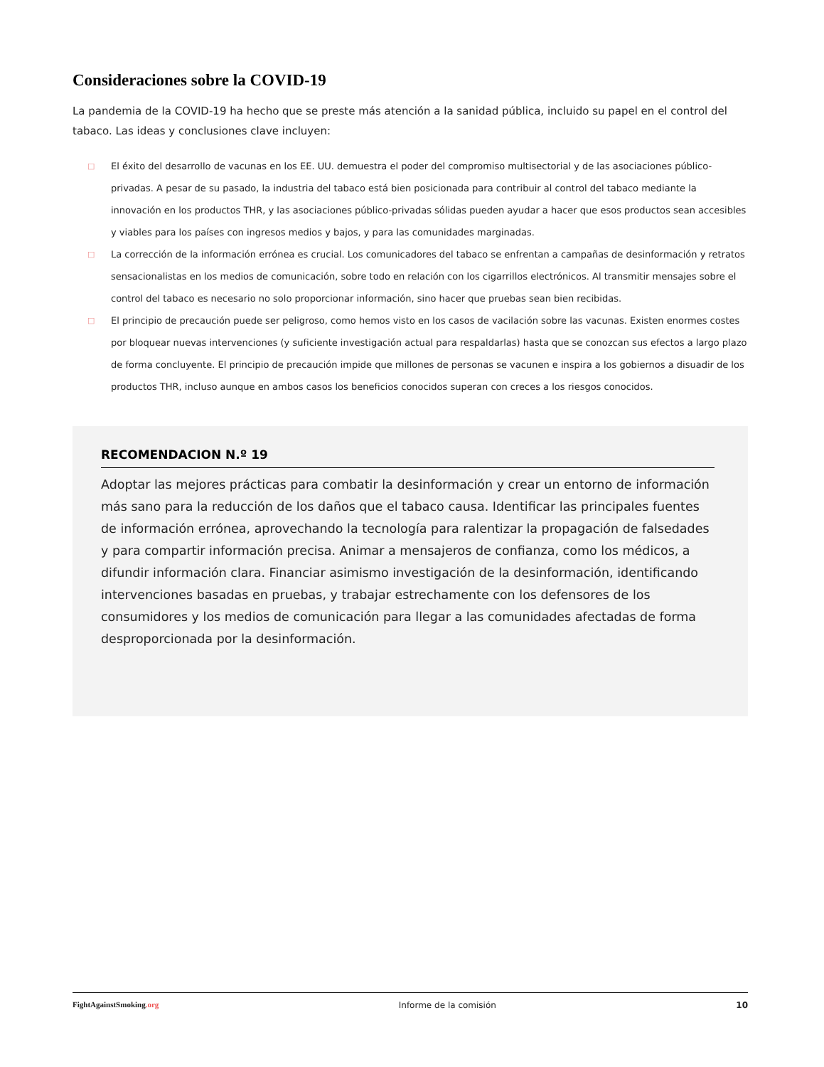Consideraciones sobre la COVID-19
La pandemia de la COVID-19 ha hecho que se preste más atención a la sanidad pública, incluido su papel en el control del tabaco. Las ideas y conclusiones clave incluyen:
□ El éxito del desarrollo de vacunas en los EE. UU. demuestra el poder del compromiso multisectorial y de las asociaciones público-privadas. A pesar de su pasado, la industria del tabaco está bien posicionada para contribuir al control del tabaco mediante la innovación en los productos THR, y las asociaciones público-privadas sólidas pueden ayudar a hacer que esos productos sean accesibles y viables para los países con ingresos medios y bajos, y para las comunidades marginadas.
□ La corrección de la información errónea es crucial. Los comunicadores del tabaco se enfrentan a campañas de desinformación y retratos sensacionalistas en los medios de comunicación, sobre todo en relación con los cigarrillos electrónicos. Al transmitir mensajes sobre el control del tabaco es necesario no solo proporcionar información, sino hacer que pruebas sean bien recibidas.
□ El principio de precaución puede ser peligroso, como hemos visto en los casos de vacilación sobre las vacunas. Existen enormes costes por bloquear nuevas intervenciones (y suficiente investigación actual para respaldarlas) hasta que se conozcan sus efectos a largo plazo de forma concluyente. El principio de precaución impide que millones de personas se vacunen e inspira a los gobiernos a disuadir de los productos THR, incluso aunque en ambos casos los beneficios conocidos superan con creces a los riesgos conocidos.
RECOMENDACION N.º 19
Adoptar las mejores prácticas para combatir la desinformación y crear un entorno de información más sano para la reducción de los daños que el tabaco causa. Identificar las principales fuentes de información errónea, aprovechando la tecnología para ralentizar la propagación de falsedades y para compartir información precisa. Animar a mensajeros de confianza, como los médicos, a difundir información clara. Financiar asimismo investigación de la desinformación, identificando intervenciones basadas en pruebas, y trabajar estrechamente con los defensores de los consumidores y los medios de comunicación para llegar a las comunidades afectadas de forma desproporcionada por la desinformación.
FightAgainstSmoking.org Informe de la comisión 10